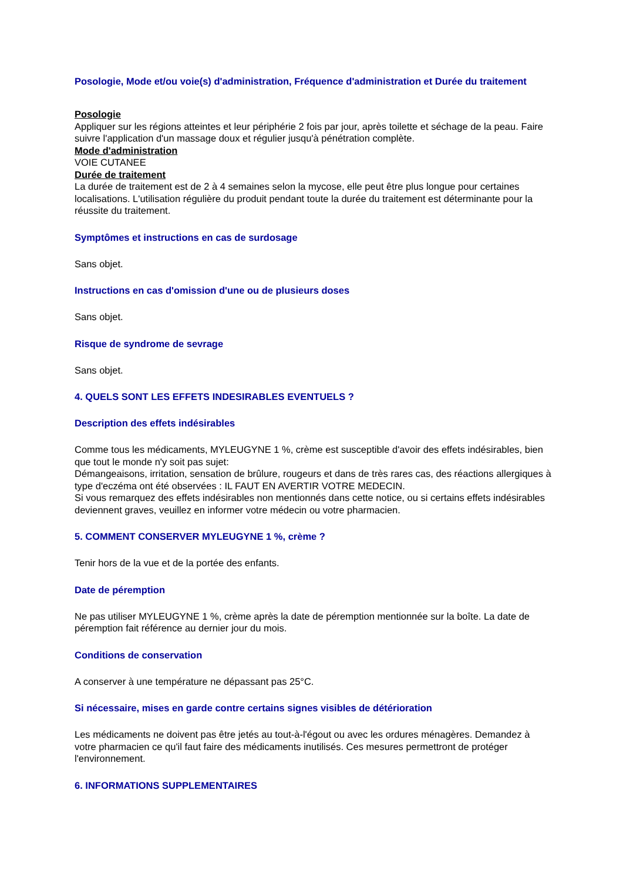Posologie, Mode et/ou voie(s) d'administration, Fréquence d'administration et Durée du traitement
Posologie
Appliquer sur les régions atteintes et leur périphérie 2 fois par jour, après toilette et séchage de la peau. Faire suivre l'application d'un massage doux et régulier jusqu'à pénétration complète.
Mode d'administration
VOIE CUTANEE
Durée de traitement
La durée de traitement est de 2 à 4 semaines selon la mycose, elle peut être plus longue pour certaines localisations. L'utilisation régulière du produit pendant toute la durée du traitement est déterminante pour la réussite du traitement.
Symptômes et instructions en cas de surdosage
Sans objet.
Instructions en cas d'omission d'une ou de plusieurs doses
Sans objet.
Risque de syndrome de sevrage
Sans objet.
4. QUELS SONT LES EFFETS INDESIRABLES EVENTUELS ?
Description des effets indésirables
Comme tous les médicaments, MYLEUGYNE 1 %, crème est susceptible d'avoir des effets indésirables, bien que tout le monde n'y soit pas sujet:
Démangeaisons, irritation, sensation de brûlure, rougeurs et dans de très rares cas, des réactions allergiques à type d'eczéma ont été observées : IL FAUT EN AVERTIR VOTRE MEDECIN.
Si vous remarquez des effets indésirables non mentionnés dans cette notice, ou si certains effets indésirables deviennent graves, veuillez en informer votre médecin ou votre pharmacien.
5. COMMENT CONSERVER MYLEUGYNE 1 %, crème ?
Tenir hors de la vue et de la portée des enfants.
Date de péremption
Ne pas utiliser MYLEUGYNE 1 %, crème après la date de péremption mentionnée sur la boîte. La date de péremption fait référence au dernier jour du mois.
Conditions de conservation
A conserver à une température ne dépassant pas 25°C.
Si nécessaire, mises en garde contre certains signes visibles de détérioration
Les médicaments ne doivent pas être jetés au tout-à-l'égout ou avec les ordures ménagères. Demandez à votre pharmacien ce qu'il faut faire des médicaments inutilisés. Ces mesures permettront de protéger l'environnement.
6. INFORMATIONS SUPPLEMENTAIRES